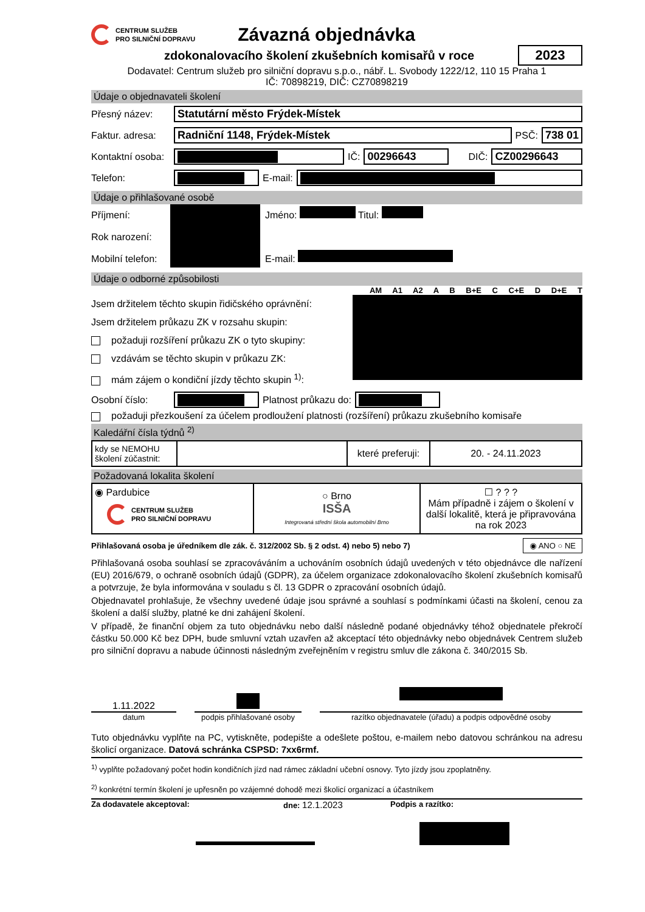CENTRUM SLUŽEB
PRO SILNIČNÍ DOPRAVU
Závazná objednávka
zdokonalovacího školení zkušebních komisařů v roce
2023
Dodavatel: Centrum služeb pro silniční dopravu s.p.o., nábř. L. Svobody 1222/12, 110 15 Praha 1
IČ: 70898219, DIČ: CZ70898219
Údaje o objednavateli školení
Přesný název:
Statutární město Frýdek-Místek
Faktur. adresa:
Radniční 1148, Frýdek-Místek
PSČ:
738 01
Kontaktní osoba:
IČ:
00296643
DIČ:
CZ00296643
Telefon: E-mail:
Údaje o přihlašované osobě
Příjmení:
Rok narození:
Mobilní telefon:
Jméno: Titul:
E-mail:
Údaje o odborné způsobilosti
AM A1 A2 A B B+E C C+E D D+E T
Jsem držitelem těchto skupin řidičského oprávnění:
Jsem držitelem průkazu ZK v rozsahu skupin:
požaduji rozšíření průkazu ZK o tyto skupiny:
vzdávám se těchto skupin v průkazu ZK:
mám zájem o kondiční jízdy těchto skupin <sup>1)</sup>:
Osobní číslo: Platnost průkazu do:
požaduji přezkoušení za účelem prodloužení platnosti (rozšíření) průkazu zkušebního komisaře
Kaledářní čísla týdnů <sup>2)</sup>
| kdy se NEMOHU školení zúčastnit: | | které preferuji: | 20. - 24.11.2023 |
Požadovaná lokalita školení
| ◉ Pardubice CENTRUM SLUŽEB PRO SILNIČNÍ DOPRAVU | ○ Brno ISŠA Integrovaná střední škola automobilní Brno | ☐ ? ? ? Mám případně i zájem o školení v další lokalitě, která je připravována na rok 2023 |
Přihlašovaná osoba je úředníkem dle zák. č. 312/2002 Sb. § 2 odst. 4) nebo 5) nebo 7) ◉ ANO ○ NE
Přihlašovaná osoba souhlasí se zpracováváním a uchováním osobních údajů uvedených v této objednávce dle nařízení (EU) 2016/679, o ochraně osobních údajů (GDPR), za účelem organizace zdokonalovacího školení zkušebních komisařů a potvrzuje, že byla informována v souladu s čl. 13 GDPR o zpracování osobních údajů.
Objednavatel prohlašuje, že všechny uvedené údaje jsou správné a souhlasí s podmínkami účasti na školení, cenou za školení a další služby, platné ke dni zahájení školení.
V případě, že finanční objem za tuto objednávku nebo další následně podané objednávky téhož objednatele překročí částku 50.000 Kč bez DPH, bude smluvní vztah uzavřen až akceptací této objednávky nebo objednávek Centrem služeb pro silniční dopravu a nabude účinnosti následným zveřejněním v registru smluv dle zákona č. 340/2015 Sb.
1.11.2022
datum
podpis přihlašované osoby
razítko objednavatele (úřadu) a podpis odpovědné osoby
Tuto objednávku vyplňte na PC, vytiskněte, podepište a odešlete poštou, e-mailem nebo datovou schránkou na adresu školicí organizace. Datová schránka CSPSD: 7xx6rmf.
<sup>1)</sup> vyplňte požadovaný počet hodin kondičních jízd nad rámec základní učební osnovy. Tyto jízdy jsou zpoplatněny.
<sup>2)</sup> konkrétní termín školení je upřesněn po vzájemné dohodě mezi školicí organizací a účastníkem
Za dodavatele akceptoval: dne: 12.1.2023 Podpis a razítko: